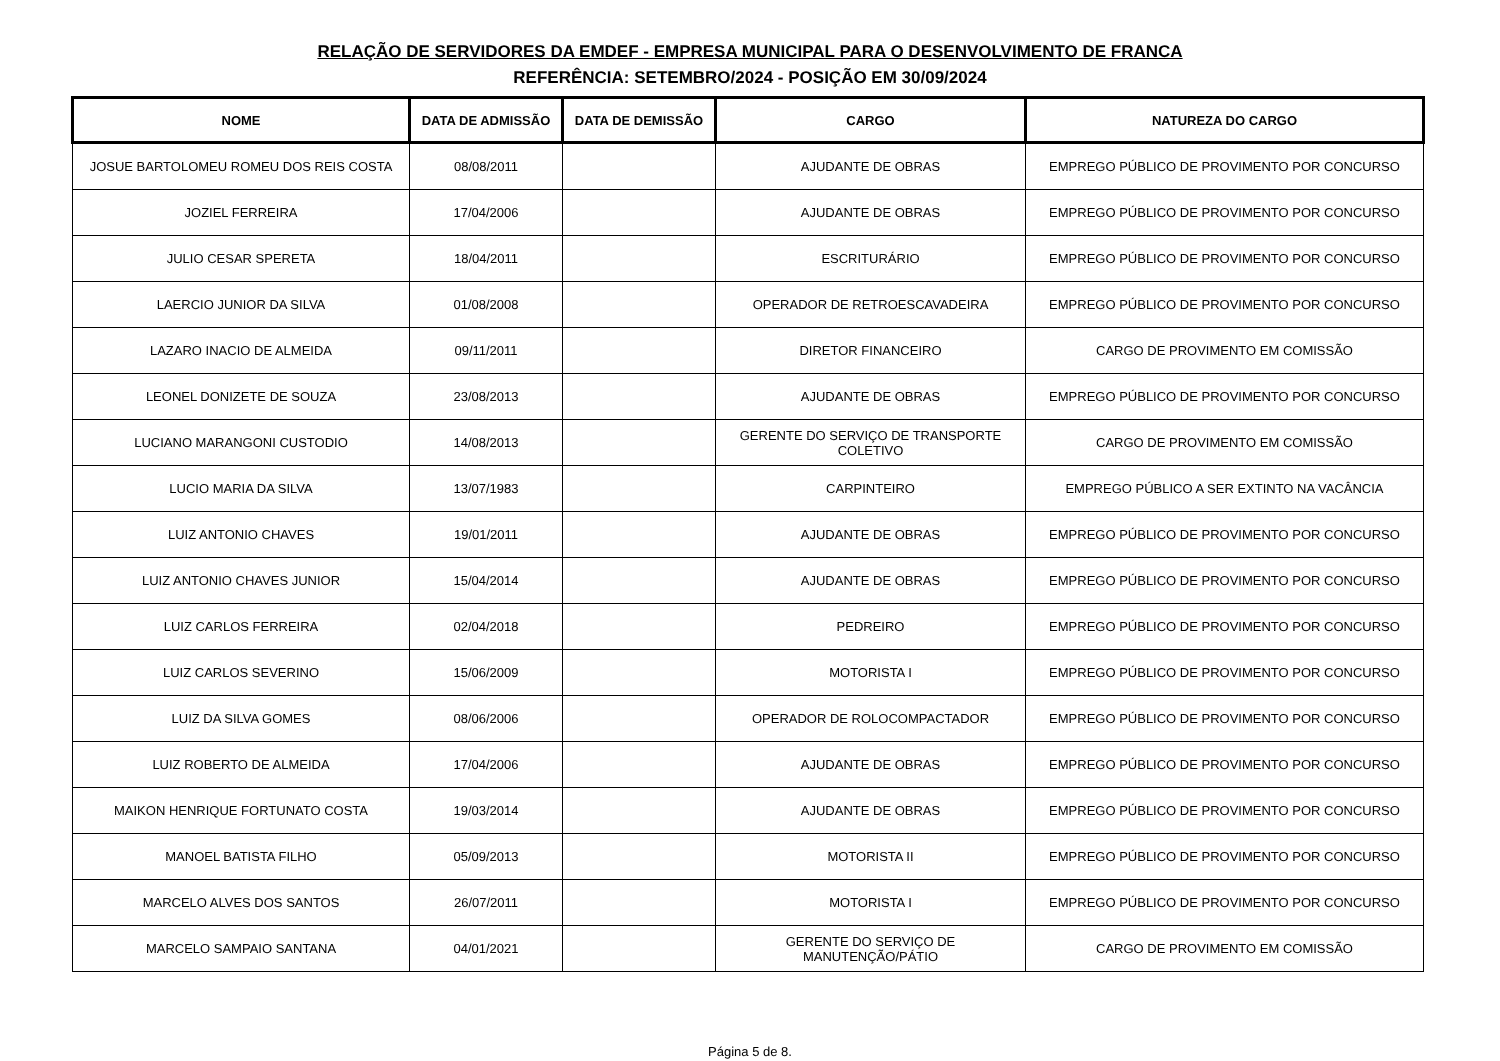RELAÇÃO DE SERVIDORES DA EMDEF - EMPRESA MUNICIPAL PARA O DESENVOLVIMENTO DE FRANCA
REFERÊNCIA: SETEMBRO/2024 - POSIÇÃO EM 30/09/2024
| NOME | DATA DE ADMISSÃO | DATA DE DEMISSÃO | CARGO | NATUREZA DO CARGO |
| --- | --- | --- | --- | --- |
| JOSUE BARTOLOMEU ROMEU DOS REIS COSTA | 08/08/2011 | | AJUDANTE DE OBRAS | EMPREGO PÚBLICO DE PROVIMENTO POR CONCURSO |
| JOZIEL FERREIRA | 17/04/2006 | | AJUDANTE DE OBRAS | EMPREGO PÚBLICO DE PROVIMENTO POR CONCURSO |
| JULIO CESAR SPERETA | 18/04/2011 | | ESCRITURÁRIO | EMPREGO PÚBLICO DE PROVIMENTO POR CONCURSO |
| LAERCIO JUNIOR DA SILVA | 01/08/2008 | | OPERADOR DE RETROESCAVADEIRA | EMPREGO PÚBLICO DE PROVIMENTO POR CONCURSO |
| LAZARO INACIO DE ALMEIDA | 09/11/2011 | | DIRETOR FINANCEIRO | CARGO DE PROVIMENTO EM COMISSÃO |
| LEONEL DONIZETE DE SOUZA | 23/08/2013 | | AJUDANTE DE OBRAS | EMPREGO PÚBLICO DE PROVIMENTO POR CONCURSO |
| LUCIANO MARANGONI CUSTODIO | 14/08/2013 | | GERENTE DO SERVIÇO DE TRANSPORTE COLETIVO | CARGO DE PROVIMENTO EM COMISSÃO |
| LUCIO MARIA DA SILVA | 13/07/1983 | | CARPINTEIRO | EMPREGO PÚBLICO A SER EXTINTO NA VACÂNCIA |
| LUIZ ANTONIO CHAVES | 19/01/2011 | | AJUDANTE DE OBRAS | EMPREGO PÚBLICO DE PROVIMENTO POR CONCURSO |
| LUIZ ANTONIO CHAVES JUNIOR | 15/04/2014 | | AJUDANTE DE OBRAS | EMPREGO PÚBLICO DE PROVIMENTO POR CONCURSO |
| LUIZ CARLOS FERREIRA | 02/04/2018 | | PEDREIRO | EMPREGO PÚBLICO DE PROVIMENTO POR CONCURSO |
| LUIZ CARLOS SEVERINO | 15/06/2009 | | MOTORISTA I | EMPREGO PÚBLICO DE PROVIMENTO POR CONCURSO |
| LUIZ DA SILVA GOMES | 08/06/2006 | | OPERADOR DE ROLOCOMPACTADOR | EMPREGO PÚBLICO DE PROVIMENTO POR CONCURSO |
| LUIZ ROBERTO DE ALMEIDA | 17/04/2006 | | AJUDANTE DE OBRAS | EMPREGO PÚBLICO DE PROVIMENTO POR CONCURSO |
| MAIKON HENRIQUE FORTUNATO COSTA | 19/03/2014 | | AJUDANTE DE OBRAS | EMPREGO PÚBLICO DE PROVIMENTO POR CONCURSO |
| MANOEL BATISTA FILHO | 05/09/2013 | | MOTORISTA II | EMPREGO PÚBLICO DE PROVIMENTO POR CONCURSO |
| MARCELO ALVES DOS SANTOS | 26/07/2011 | | MOTORISTA I | EMPREGO PÚBLICO DE PROVIMENTO POR CONCURSO |
| MARCELO SAMPAIO SANTANA | 04/01/2021 | | GERENTE DO SERVIÇO DE MANUTENÇÃO/PÁTIO | CARGO DE PROVIMENTO EM COMISSÃO |
Página 5 de 8.